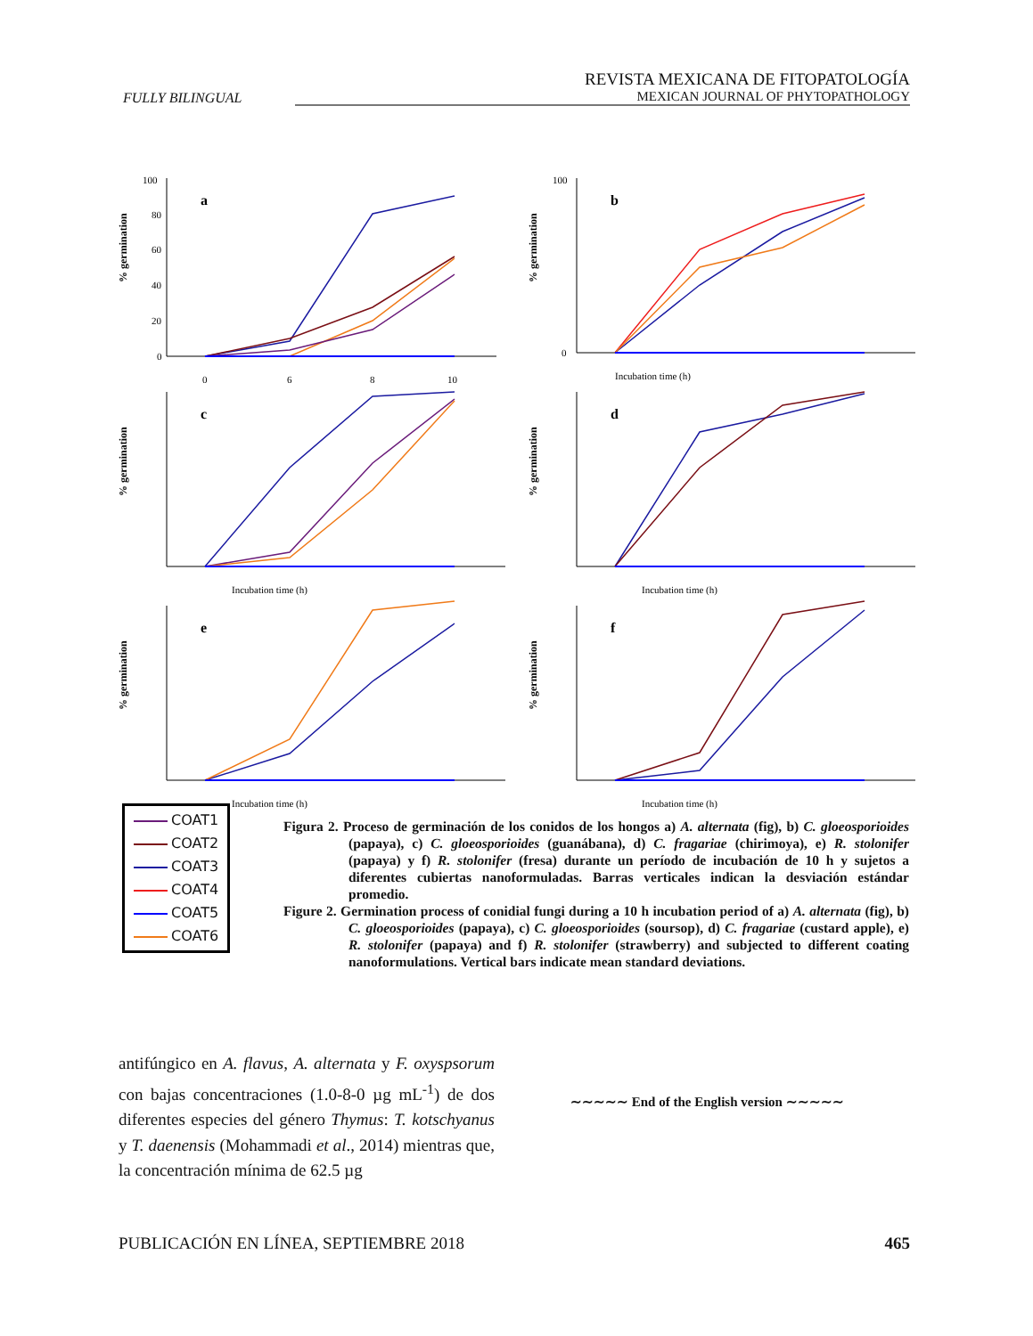FULLY BILINGUAL
REVISTA MEXICANA DE FITOPATOLOGÍA
MEXICAN JOURNAL OF PHYTOPATHOLOGY
% germination
100
80
60
40
20
0
a
0
6
8
10
% germination
100
0
b
Incubation time (h)
% germination
c
Incubation time (h)
% germination
d
Incubation time (h)
% germination
e
Incubation time (h)
% germination
f
Incubation time (h)
COAT1
COAT2
COAT3
COAT4
COAT5
COAT6
Figura 2. Proceso de germinación de los conidos de los hongos a) A. alternata (fig), b) C. gloeosporioides (papaya), c) C. gloeosporioides (guanábana), d) C. fragariae (chirimoya), e) R. stolonifer (papaya) y f) R. stolonifer (fresa) durante un período de incubación de 10 h y sujetos a diferentes cubiertas nanoformuladas. Barras verticales indican la desviación estándar promedio.
Figure 2. Germination process of conidial fungi during a 10 h incubation period of a) A. alternata (fig), b) C. gloeosporioides (papaya), c) C. gloeosporioides (soursop), d) C. fragariae (custard apple), e) R. stolonifer (papaya) and f) R. stolonifer (strawberry) and subjected to different coating nanoformulations. Vertical bars indicate mean standard deviations.
antifúngico en A. flavus, A. alternata y F. oxyspsorum con bajas concentraciones (1.0-8-0 µg mL<sup>-1</sup>) de dos diferentes especies del género Thymus: T. kotschyanus y T. daenensis (Mohammadi et al., 2014) mientras que, la concentración mínima de 62.5 µg
∼∼∼∼∼ End of the English version ∼∼∼∼∼
PUBLICACIÓN EN LÍNEA, SEPTIEMBRE 2018
465